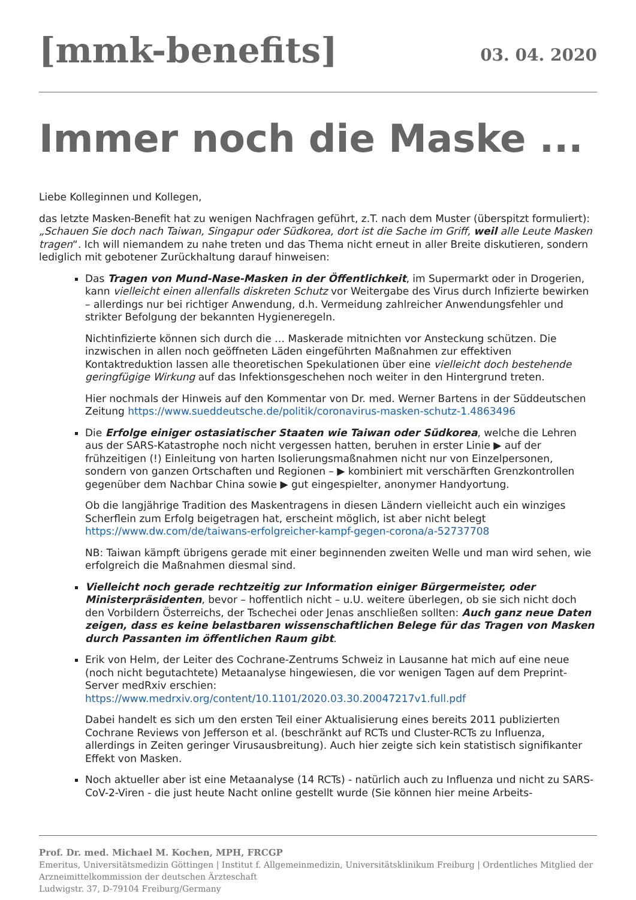[mmk-benefits]
03. 04. 2020
Immer noch die Maske ...
Liebe Kolleginnen und Kollegen,
das letzte Masken-Benefit hat zu wenigen Nachfragen geführt, z.T. nach dem Muster (überspitzt formuliert): „Schauen Sie doch nach Taiwan, Singapur oder Südkorea, dort ist die Sache im Griff, weil alle Leute Masken tragen“. Ich will niemandem zu nahe treten und das Thema nicht erneut in aller Breite diskutieren, sondern lediglich mit gebotener Zurückhaltung darauf hinweisen:
Das Tragen von Mund-Nase-Masken in der Öffentlichkeit, im Supermarkt oder in Drogerien, kann vielleicht einen allenfalls diskreten Schutz vor Weitergabe des Virus durch Infizierte bewirken – allerdings nur bei richtiger Anwendung, d.h. Vermeidung zahlreicher Anwendungsfehler und strikter Befolgung der bekannten Hygieneregeln.
Nichtinfizierte können sich durch die … Maskerade mitnichten vor Ansteckung schützen. Die inzwischen in allen noch geöffneten Läden eingeführten Maßnahmen zur effektiven Kontaktreduktion lassen alle theoretischen Spekulationen über eine vielleicht doch bestehende geringfügige Wirkung auf das Infektionsgeschehen noch weiter in den Hintergrund treten.
Hier nochmals der Hinweis auf den Kommentar von Dr. med. Werner Bartens in der Süddeutschen Zeitung https://www.sueddeutsche.de/politik/coronavirus-masken-schutz-1.4863496
Die Erfolge einiger ostasiatischer Staaten wie Taiwan oder Südkorea, welche die Lehren aus der SARS-Katastrophe noch nicht vergessen hatten, beruhen in erster Linie ▶ auf der frühzeitigen (!) Einleitung von harten Isolierungsmaßnahmen nicht nur von Einzelpersonen, sondern von ganzen Ortschaften und Regionen – ▶ kombiniert mit verschärften Grenzkontrollen gegenüber dem Nachbar China sowie ▶ gut eingespielter, anonymer Handyortung.
Ob die langjährige Tradition des Maskentragens in diesen Ländern vielleicht auch ein winziges Scherflein zum Erfolg beigetragen hat, erscheint möglich, ist aber nicht belegt https://www.dw.com/de/taiwans-erfolgreicher-kampf-gegen-corona/a-52737708
NB: Taiwan kämpft übrigens gerade mit einer beginnenden zweiten Welle und man wird sehen, wie erfolgreich die Maßnahmen diesmal sind.
Vielleicht noch gerade rechtzeitig zur Information einiger Bürgermeister, oder Ministerpräsidenten, bevor – hoffentlich nicht – u.U. weitere überlegen, ob sie sich nicht doch den Vorbildern Österreichs, der Tschechei oder Jenas anschließen sollten: Auch ganz neue Daten zeigen, dass es keine belastbaren wissenschaftlichen Belege für das Tragen von Masken durch Passanten im öffentlichen Raum gibt.
Erik von Helm, der Leiter des Cochrane-Zentrums Schweiz in Lausanne hat mich auf eine neue (noch nicht begutachtete) Metaanalyse hingewiesen, die vor wenigen Tagen auf dem Preprint-Server medRxiv erschien: https://www.medrxiv.org/content/10.1101/2020.03.30.20047217v1.full.pdf
Dabei handelt es sich um den ersten Teil einer Aktualisierung eines bereits 2011 publizierten Cochrane Reviews von Jefferson et al. (beschränkt auf RCTs und Cluster-RCTs zu Influenza, allerdings in Zeiten geringer Virusausbreitung). Auch hier zeigte sich kein statistisch signifikanter Effekt von Masken.
Noch aktueller aber ist eine Metaanalyse (14 RCTs) - natürlich auch zu Influenza und nicht zu SARS-CoV-2-Viren - die just heute Nacht online gestellt wurde (Sie können hier meine Arbeits-
Prof. Dr. med. Michael M. Kochen, MPH, FRCGP
Emeritus, Universitätsmedizin Göttingen | Institut f. Allgemeinmedizin, Universitätsklinikum Freiburg | Ordentliches Mitglied der Arzneimittelkommission der deutschen Ärzteschaft
Ludwigstr. 37, D-79104 Freiburg/Germany